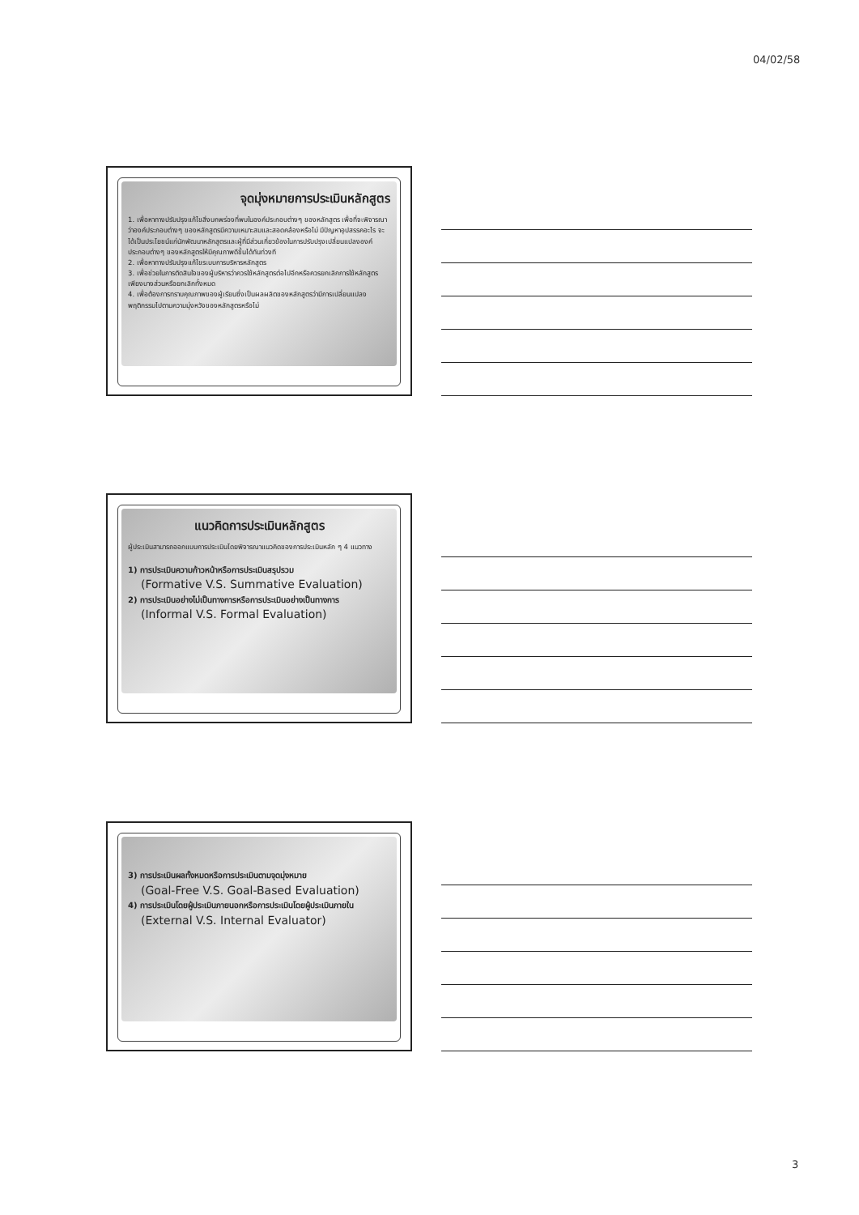04/02/58
จุดมุ่งหมายการประเมินหลักสูตร
1. เพื่อหาทางปรับปรุงแก้ไขสิ่งบกพร่องที่พบในองค์ประกอบต่างๆ ของหลักสูตร เพื่อที่จะพิจารณาว่าองค์ประกอบต่างๆ ของหลักสูตรมีความเหมาะสมและสอดคล้องหรือไม่ มีปัญหาอุปสรรคอะไร จะได้เป็นประโยชน์แก่นักพัฒนาหลักสูตรและผู้ที่มีส่วนเกี่ยวข้องในการปรับปรุงเปลี่ยนแปลงองค์ประกอบต่างๆ ของหลักสูตรให้มีคุณภาพดีขึ้นได้ทันท่วงที
2. เพื่อหาทางปรับปรุงแก้ไขระบบการบริหารหลักสูตร
3. เพื่อช่วยในการตัดสินใจของผู้บริหารว่าควรใช้หลักสูตรต่อไปอีกหรือควรยกเลิกการใช้หลักสูตรเพียงบางส่วนหรือยกเลิกทั้งหมด
4. เพื่อต้องการทราบคุณภาพของผู้เรียนซึ่งเป็นผลผลิตของหลักสูตรว่ามีการเปลี่ยนแปลงพฤติกรรมไปตามความมุ่งหวังของหลักสูตรหรือไม่
แนวคิดการประเมินหลักสูตร
ผู้ประเมินสามารถออกแบบการประเมินโดยพิจารณาแนวคิดของการประเมินหลัก ๆ 4 แนวทาง
1) การประเมินความก้าวหน้าหรือการประเมินสรุปรวม
(Formative V.S. Summative Evaluation)
2) การประเมินอย่างไม่เป็นทางการหรือการประเมินอย่างเป็นทางการ
(Informal V.S. Formal Evaluation)
3) การประเมินผลทั้งหมดหรือการประเมินตามจุดมุ่งหมาย
(Goal-Free V.S. Goal-Based Evaluation)
4) การประเมินโดยผู้ประเมินภายนอกหรือการประเมินโดยผู้ประเมินภายใน
(External V.S. Internal Evaluator)
3